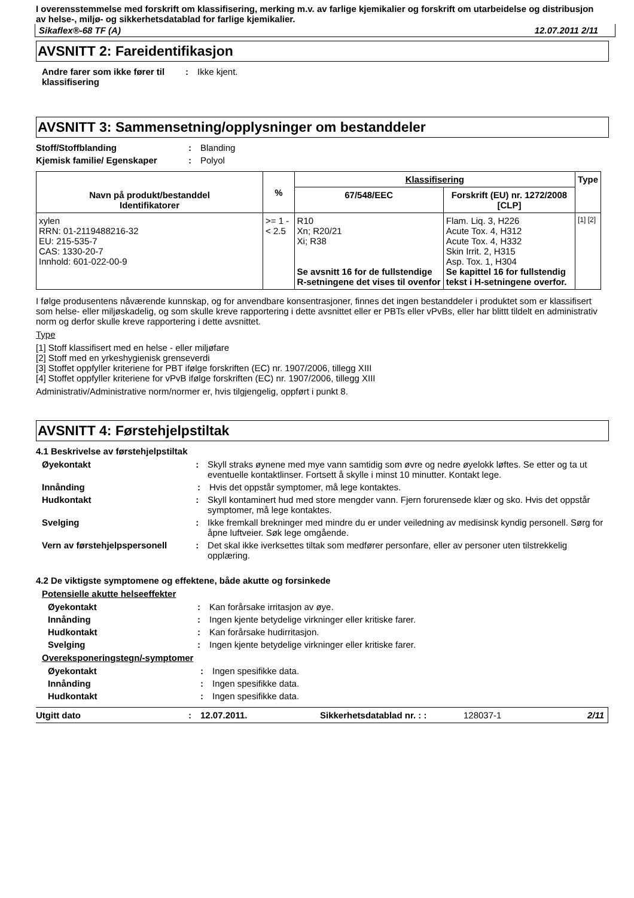I overensstemmelse med forskrift om klassifisering, merking m.v. av farlige kjemikalier og forskrift om utarbeidelse og distribusjon av helse-, miljø- og sikkerhetsdatablad for farlige kjemikalier.
Sikaflex®-68 TF (A) 12.07.2011 2/11
AVSNITT 2: Fareidentifikasjon
Andre farer som ikke fører til klassifisering: Ikke kjent.
AVSNITT 3: Sammensetning/opplysninger om bestanddeler
Stoff/Stoffblanding: Blanding
Kjemisk familie/ Egenskaper: Polyol
| Navn på produkt/bestanddel Identifikatorer | % | Klassifisering | | Type |
| --- | --- | --- | --- | --- |
| | | 67/548/EEC | Forskrift (EU) nr. 1272/2008 [CLP] | |
| xylen RRN: 01-2119488216-32 EU: 215-535-7 CAS: 1330-20-7 Innhold: 601-022-00-9 | >= 1 - < 2.5 | R10 Xn; R20/21 Xi; R38 Se avsnitt 16 for de fullstendige R-setningene det vises til ovenfor | Flam. Liq. 3, H226 Acute Tox. 4, H312 Acute Tox. 4, H332 Skin Irrit. 2, H315 Asp. Tox. 1, H304 Se kapittel 16 for fullstendig tekst i H-setningene overfor. | [1] [2] |
I følge produsentens nåværende kunnskap, og for anvendbare konsentrasjoner, finnes det ingen bestanddeler i produktet som er klassifisert som helse- eller miljøskadelig, og som skulle kreve rapportering i dette avsnittet eller er PBTs eller vPvBs, eller har blittt tildelt en administrativ norm og derfor skulle kreve rapportering i dette avsnittet.
Type
[1] Stoff klassifisert med en helse - eller miljøfare
[2] Stoff med en yrkeshygienisk grenseverdi
[3] Stoffet oppfyller kriteriene for PBT ifølge forskriften (EC) nr. 1907/2006, tillegg XIII
[4] Stoffet oppfyller kriteriene for vPvB ifølge forskriften (EC) nr. 1907/2006, tillegg XIII
Administrativ/Administrative norm/normer er, hvis tilgjengelig, oppført i punkt 8.
AVSNITT 4: Førstehjelpstiltak
4.1 Beskrivelse av førstehjelpstiltak
Øyekontakt: Skyll straks øynene med mye vann samtidig som øvre og nedre øyelokk løftes. Se etter og ta ut eventuelle kontaktlinser. Fortsett å skylle i minst 10 minutter. Kontakt lege.
Innånding: Hvis det oppstår symptomer, må lege kontaktes.
Hudkontakt: Skyll kontaminert hud med store mengder vann. Fjern forurensede klær og sko. Hvis det oppstår symptomer, må lege kontaktes.
Svelging: Ikke fremkall brekninger med mindre du er under veiledning av medisinsk kyndig personell. Sørg for åpne luftveier. Søk lege omgående.
Vern av førstehjelpspersonell: Det skal ikke iverksettes tiltak som medfører personfare, eller av personer uten tilstrekkelig opplæring.
4.2 De viktigste symptomene og effektene, både akutte og forsinkede
Potensielle akutte helseeffekter
Øyekontakt: Kan forårsake irritasjon av øye.
Innånding: Ingen kjente betydelige virkninger eller kritiske farer.
Hudkontakt: Kan forårsake hudirritasjon.
Svelging: Ingen kjente betydelige virkninger eller kritiske farer.
Overeksponeringstegn/-symptomer
Øyekontakt: Ingen spesifikke data.
Innånding: Ingen spesifikke data.
Hudkontakt: Ingen spesifikke data.
Utgitt dato: 12.07.2011. Sikkerhetsdatablad nr. : : 128037-1 2/11